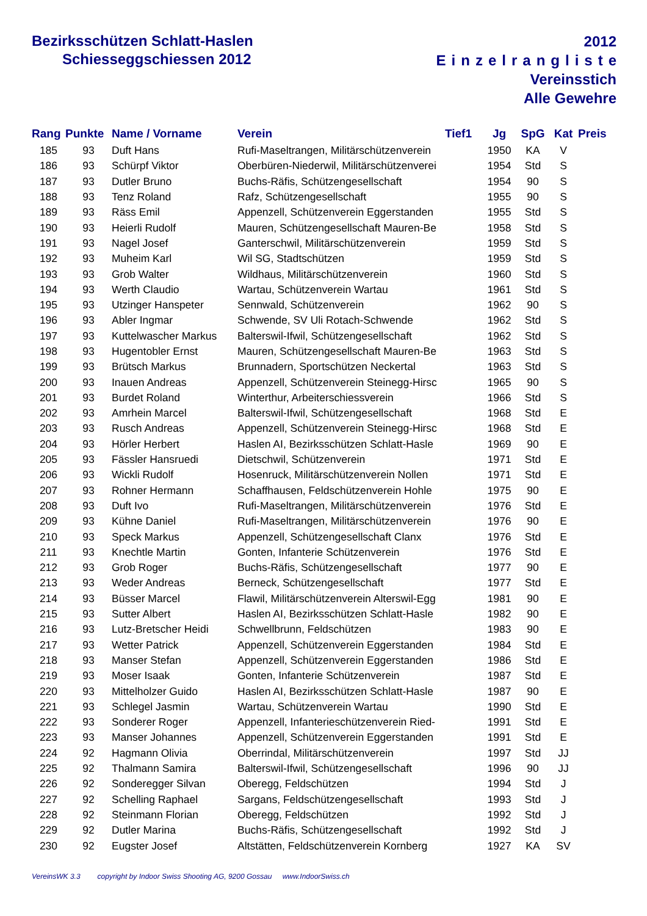Bezirksschützen Schlatt-Haslen
Schiesseggschiessen 2012
2012
Einzelrangliste
Vereinsstich
Alle Gewehre
| Rang | Punkte | Name / Vorname | Verein | Tief1 | Jg | SpG | Kat | Preis |
| --- | --- | --- | --- | --- | --- | --- | --- | --- |
| 185 | 93 | Duft Hans | Rufi-Maseltrangen, Militärschützenverein | | 1950 | KA | V | |
| 186 | 93 | Schürpf Viktor | Oberbüren-Niederwil, Militärschützenverei | | 1954 | Std | S | |
| 187 | 93 | Dutler Bruno | Buchs-Räfis, Schützengesellschaft | | 1954 | 90 | S | |
| 188 | 93 | Tenz Roland | Rafz, Schützengesellschaft | | 1955 | 90 | S | |
| 189 | 93 | Räss Emil | Appenzell, Schützenverein Eggerstanden | | 1955 | Std | S | |
| 190 | 93 | Heierli Rudolf | Mauren, Schützengesellschaft Mauren-Be | | 1958 | Std | S | |
| 191 | 93 | Nagel Josef | Ganterschwil, Militärschützenverein | | 1959 | Std | S | |
| 192 | 93 | Muheim Karl | Wil SG, Stadtschützen | | 1959 | Std | S | |
| 193 | 93 | Grob Walter | Wildhaus, Militärschützenverein | | 1960 | Std | S | |
| 194 | 93 | Werth Claudio | Wartau, Schützenverein Wartau | | 1961 | Std | S | |
| 195 | 93 | Utzinger Hanspeter | Sennwald, Schützenverein | | 1962 | 90 | S | |
| 196 | 93 | Abler Ingmar | Schwende, SV Uli Rotach-Schwende | | 1962 | Std | S | |
| 197 | 93 | Kuttelwascher Markus | Balterswil-Ifwil, Schützengesellschaft | | 1962 | Std | S | |
| 198 | 93 | Hugentobler Ernst | Mauren, Schützengesellschaft Mauren-Be | | 1963 | Std | S | |
| 199 | 93 | Brütsch Markus | Brunnadern, Sportschützen Neckertal | | 1963 | Std | S | |
| 200 | 93 | Inauen Andreas | Appenzell, Schützenverein Steinegg-Hirsc | | 1965 | 90 | S | |
| 201 | 93 | Burdet Roland | Winterthur, Arbeiterschiessverein | | 1966 | Std | S | |
| 202 | 93 | Amrhein Marcel | Balterswil-Ifwil, Schützengesellschaft | | 1968 | Std | E | |
| 203 | 93 | Rusch Andreas | Appenzell, Schützenverein Steinegg-Hirsc | | 1968 | Std | E | |
| 204 | 93 | Hörler Herbert | Haslen AI, Bezirksschützen Schlatt-Hasle | | 1969 | 90 | E | |
| 205 | 93 | Fässler Hansruedi | Dietschwil, Schützenverein | | 1971 | Std | E | |
| 206 | 93 | Wickli Rudolf | Hosenruck, Militärschützenverein Nollen | | 1971 | Std | E | |
| 207 | 93 | Rohner Hermann | Schaffhausen, Feldschützenverein Hohle | | 1975 | 90 | E | |
| 208 | 93 | Duft Ivo | Rufi-Maseltrangen, Militärschützenverein | | 1976 | Std | E | |
| 209 | 93 | Kühne Daniel | Rufi-Maseltrangen, Militärschützenverein | | 1976 | 90 | E | |
| 210 | 93 | Speck Markus | Appenzell, Schützengesellschaft Clanx | | 1976 | Std | E | |
| 211 | 93 | Knechtle Martin | Gonten, Infanterie Schützenverein | | 1976 | Std | E | |
| 212 | 93 | Grob Roger | Buchs-Räfis, Schützengesellschaft | | 1977 | 90 | E | |
| 213 | 93 | Weder Andreas | Berneck, Schützengesellschaft | | 1977 | Std | E | |
| 214 | 93 | Büsser Marcel | Flawil, Militärschützenverein Alterswil-Egg | | 1981 | 90 | E | |
| 215 | 93 | Sutter Albert | Haslen AI, Bezirksschützen Schlatt-Hasle | | 1982 | 90 | E | |
| 216 | 93 | Lutz-Bretscher Heidi | Schwellbrunn, Feldschützen | | 1983 | 90 | E | |
| 217 | 93 | Wetter Patrick | Appenzell, Schützenverein Eggerstanden | | 1984 | Std | E | |
| 218 | 93 | Manser Stefan | Appenzell, Schützenverein Eggerstanden | | 1986 | Std | E | |
| 219 | 93 | Moser Isaak | Gonten, Infanterie Schützenverein | | 1987 | Std | E | |
| 220 | 93 | Mittelholzer Guido | Haslen AI, Bezirksschützen Schlatt-Hasle | | 1987 | 90 | E | |
| 221 | 93 | Schlegel Jasmin | Wartau, Schützenverein Wartau | | 1990 | Std | E | |
| 222 | 93 | Sonderer Roger | Appenzell, Infanterieschützenverein Ried- | | 1991 | Std | E | |
| 223 | 93 | Manser Johannes | Appenzell, Schützenverein Eggerstanden | | 1991 | Std | E | |
| 224 | 92 | Hagmann Olivia | Oberrindal, Militärschützenverein | | 1997 | Std | JJ | |
| 225 | 92 | Thalmann Samira | Balterswil-Ifwil, Schützengesellschaft | | 1996 | 90 | JJ | |
| 226 | 92 | Sonderegger Silvan | Oberegg, Feldschützen | | 1994 | Std | J | |
| 227 | 92 | Schelling Raphael | Sargans, Feldschützengesellschaft | | 1993 | Std | J | |
| 228 | 92 | Steinmann Florian | Oberegg, Feldschützen | | 1992 | Std | J | |
| 229 | 92 | Dutler Marina | Buchs-Räfis, Schützengesellschaft | | 1992 | Std | J | |
| 230 | 92 | Eugster Josef | Altstätten, Feldschützenverein Kornberg | | 1927 | KA | SV | |
VereinsWK 3.3 copyright by Indoor Swiss Shooting AG, 9200 Gossau www.IndoorSwiss.ch